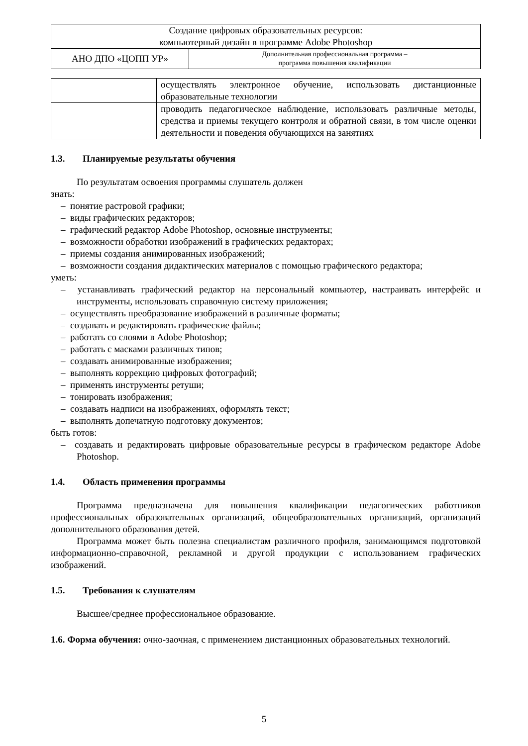| Создание цифровых образовательных ресурсов: компьютерный дизайн в программе Adobe Photoshop | |
| АНО ДПО «ЦОПП УР» | Дополнительная профессиональная программа – программа повышения квалификации |
| | осуществлять электронное обучение, использовать дистанционные образовательные технологии |
| | проводить педагогическое наблюдение, использовать различные методы, средства и приемы текущего контроля и обратной связи, в том числе оценки деятельности и поведения обучающихся на занятиях |
1.3. Планируемые результаты обучения
По результатам освоения программы слушатель должен
знать:
– понятие растровой графики;
– виды графических редакторов;
– графический редактор Adobe Photoshop, основные инструменты;
– возможности обработки изображений в графических редакторах;
– приемы создания анимированных изображений;
– возможности создания дидактических материалов с помощью графического редактора;
уметь:
– устанавливать графический редактор на персональный компьютер, настраивать интерфейс и инструменты, использовать справочную систему приложения;
– осуществлять преобразование изображений в различные форматы;
– создавать и редактировать графические файлы;
– работать со слоями в Adobe Photoshop;
– работать с масками различных типов;
– создавать анимированные изображения;
– выполнять коррекцию цифровых фотографий;
– применять инструменты ретуши;
– тонировать изображения;
– создавать надписи на изображениях, оформлять текст;
– выполнять допечатную подготовку документов;
быть готов:
– создавать и редактировать цифровые образовательные ресурсы в графическом редакторе Adobe Photoshop.
1.4. Область применения программы
Программа предназначена для повышения квалификации педагогических работников профессиональных образовательных организаций, общеобразовательных организаций, организаций дополнительного образования детей.
Программа может быть полезна специалистам различного профиля, занимающимся подготовкой информационно-справочной, рекламной и другой продукции с использованием графических изображений.
1.5. Требования к слушателям
Высшее/среднее профессиональное образование.
1.6. Форма обучения: очно-заочная, с применением дистанционных образовательных технологий.
5